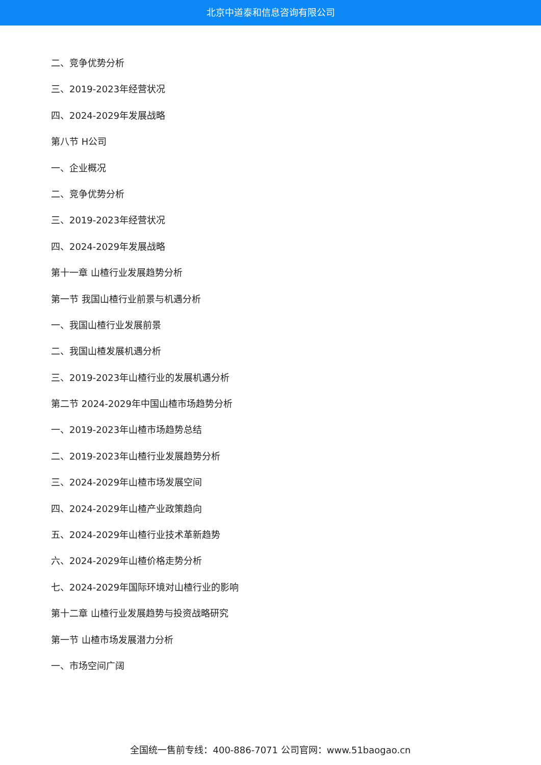北京中道泰和信息咨询有限公司
二、竞争优势分析
三、2019-2023年经营状况
四、2024-2029年发展战略
第八节 H公司
一、企业概况
二、竞争优势分析
三、2019-2023年经营状况
四、2024-2029年发展战略
第十一章 山楂行业发展趋势分析
第一节 我国山楂行业前景与机遇分析
一、我国山楂行业发展前景
二、我国山楂发展机遇分析
三、2019-2023年山楂行业的发展机遇分析
第二节 2024-2029年中国山楂市场趋势分析
一、2019-2023年山楂市场趋势总结
二、2019-2023年山楂行业发展趋势分析
三、2024-2029年山楂市场发展空间
四、2024-2029年山楂产业政策趋向
五、2024-2029年山楂行业技术革新趋势
六、2024-2029年山楂价格走势分析
七、2024-2029年国际环境对山楂行业的影响
第十二章 山楂行业发展趋势与投资战略研究
第一节 山楂市场发展潜力分析
一、市场空间广阔
全国统一售前专线：400-886-7071 公司官网：www.51baogao.cn